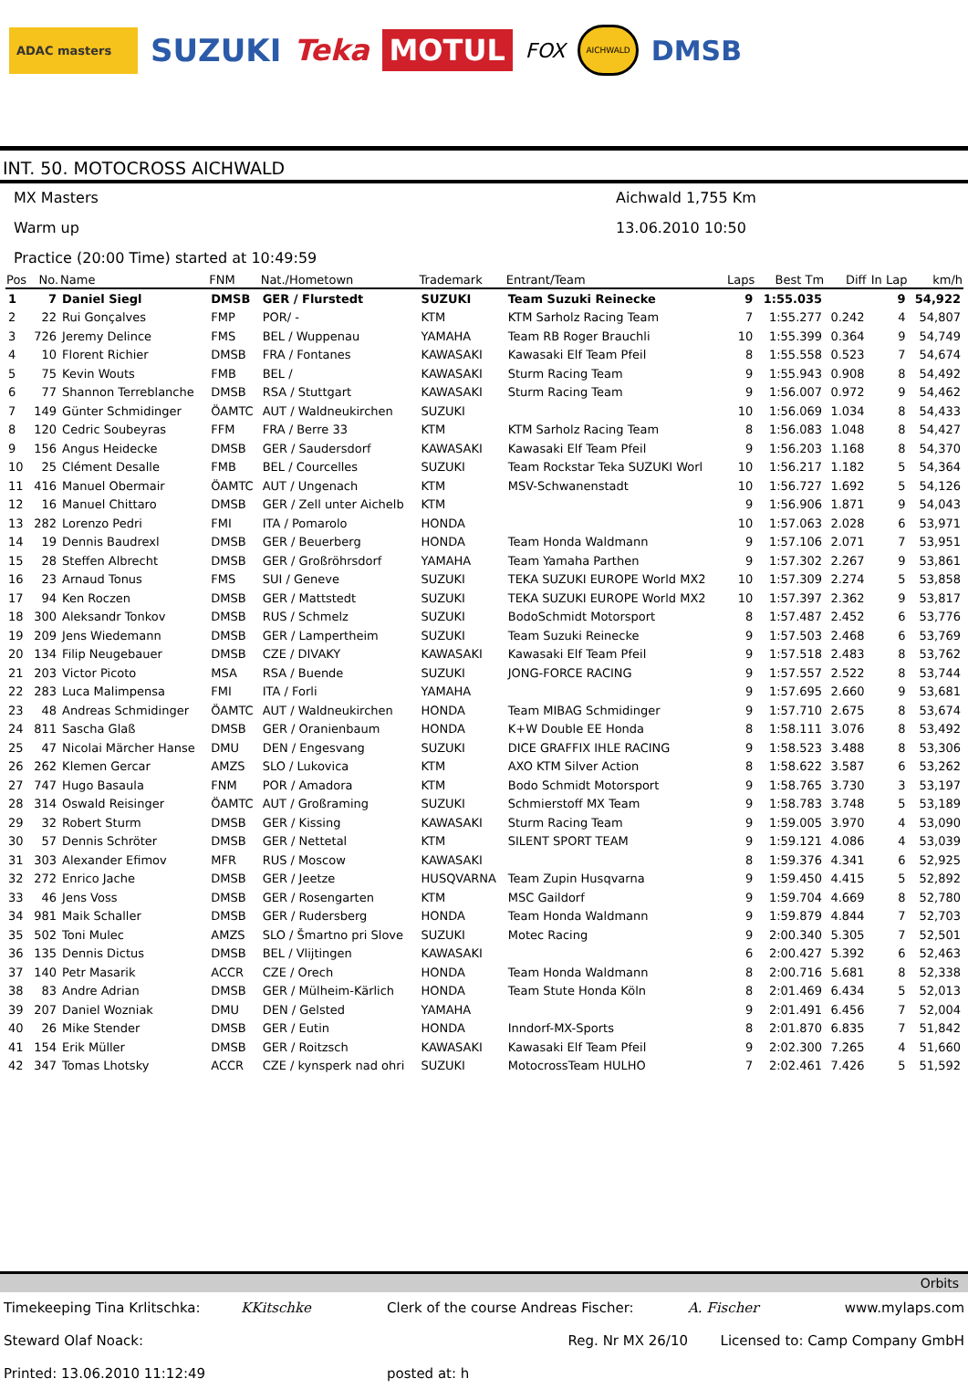ADAC masters
SUZUKI Teka
MOTUL
FOX
AICHWALD
DMSB
INT. 50. MOTOCROSS AICHWALD
MX Masters
Aichwald 1,755 Km
Warm up
13.06.2010 10:50
Practice (20:00 Time) started at 10:49:59
| Pos | No. | Name | FNM | Nat./Hometown | Trademark | Entrant/Team | Laps | Best Tm | Diff | In Lap | km/h |
| --- | --- | --- | --- | --- | --- | --- | --- | --- | --- | --- | --- |
| 1 | 7 | Daniel Siegl | DMSB | GER / Flurstedt | SUZUKI | Team Suzuki Reinecke | 9 | 1:55.035 | | 9 | 54,922 |
| 2 | 22 | Rui Gonçalves | FMP | POR/ - | KTM | KTM Sarholz Racing Team | 7 | 1:55.277 | 0.242 | 4 | 54,807 |
| 3 | 726 | Jeremy Delince | FMS | BEL / Wuppenau | YAMAHA | Team RB Roger Brauchli | 10 | 1:55.399 | 0.364 | 9 | 54,749 |
| 4 | 10 | Florent Richier | DMSB | FRA / Fontanes | KAWASAKI | Kawasaki Elf Team Pfeil | 8 | 1:55.558 | 0.523 | 7 | 54,674 |
| 5 | 75 | Kevin Wouts | FMB | BEL / | KAWASAKI | Sturm Racing Team | 9 | 1:55.943 | 0.908 | 8 | 54,492 |
| 6 | 77 | Shannon Terreblanche | DMSB | RSA / Stuttgart | KAWASAKI | Sturm Racing Team | 9 | 1:56.007 | 0.972 | 9 | 54,462 |
| 7 | 149 | Günter Schmidinger | ÖAMTC | AUT / Waldneukirchen | SUZUKI | | 10 | 1:56.069 | 1.034 | 8 | 54,433 |
| 8 | 120 | Cedric Soubeyras | FFM | FRA / Berre 33 | KTM | KTM Sarholz Racing Team | 8 | 1:56.083 | 1.048 | 8 | 54,427 |
| 9 | 156 | Angus Heidecke | DMSB | GER / Saudersdorf | KAWASAKI | Kawasaki Elf Team Pfeil | 9 | 1:56.203 | 1.168 | 8 | 54,370 |
| 10 | 25 | Clément Desalle | FMB | BEL / Courcelles | SUZUKI | Team Rockstar Teka SUZUKI Worl | 10 | 1:56.217 | 1.182 | 5 | 54,364 |
| 11 | 416 | Manuel Obermair | ÖAMTC | AUT / Ungenach | KTM | MSV-Schwanenstadt | 10 | 1:56.727 | 1.692 | 5 | 54,126 |
| 12 | 16 | Manuel Chittaro | DMSB | GER / Zell unter Aichelb | KTM | | 9 | 1:56.906 | 1.871 | 9 | 54,043 |
| 13 | 282 | Lorenzo Pedri | FMI | ITA / Pomarolo | HONDA | | 10 | 1:57.063 | 2.028 | 6 | 53,971 |
| 14 | 19 | Dennis Baudrexl | DMSB | GER / Beuerberg | HONDA | Team Honda Waldmann | 9 | 1:57.106 | 2.071 | 7 | 53,951 |
| 15 | 28 | Steffen Albrecht | DMSB | GER / Großröhrsdorf | YAMAHA | Team Yamaha Parthen | 9 | 1:57.302 | 2.267 | 9 | 53,861 |
| 16 | 23 | Arnaud Tonus | FMS | SUI / Geneve | SUZUKI | TEKA SUZUKI EUROPE World MX2 | 10 | 1:57.309 | 2.274 | 5 | 53,858 |
| 17 | 94 | Ken Roczen | DMSB | GER / Mattstedt | SUZUKI | TEKA SUZUKI EUROPE World MX2 | 10 | 1:57.397 | 2.362 | 9 | 53,817 |
| 18 | 300 | Aleksandr Tonkov | DMSB | RUS / Schmelz | SUZUKI | BodoSchmidt Motorsport | 8 | 1:57.487 | 2.452 | 6 | 53,776 |
| 19 | 209 | Jens Wiedemann | DMSB | GER / Lampertheim | SUZUKI | Team Suzuki Reinecke | 9 | 1:57.503 | 2.468 | 6 | 53,769 |
| 20 | 134 | Filip Neugebauer | DMSB | CZE / DIVAKY | KAWASAKI | Kawasaki Elf Team Pfeil | 9 | 1:57.518 | 2.483 | 8 | 53,762 |
| 21 | 203 | Victor Picoto | MSA | RSA / Buende | SUZUKI | JONG-FORCE RACING | 9 | 1:57.557 | 2.522 | 8 | 53,744 |
| 22 | 283 | Luca Malimpensa | FMI | ITA / Forli | YAMAHA | | 9 | 1:57.695 | 2.660 | 9 | 53,681 |
| 23 | 48 | Andreas Schmidinger | ÖAMTC | AUT / Waldneukirchen | HONDA | Team MIBAG Schmidinger | 9 | 1:57.710 | 2.675 | 8 | 53,674 |
| 24 | 811 | Sascha Glaß | DMSB | GER / Oranienbaum | HONDA | K+W Double EE Honda | 8 | 1:58.111 | 3.076 | 8 | 53,492 |
| 25 | 47 | Nicolai Märcher Hanse | DMU | DEN / Engesvang | SUZUKI | DICE GRAFFIX IHLE RACING | 9 | 1:58.523 | 3.488 | 8 | 53,306 |
| 26 | 262 | Klemen Gercar | AMZS | SLO / Lukovica | KTM | AXO KTM Silver Action | 8 | 1:58.622 | 3.587 | 6 | 53,262 |
| 27 | 747 | Hugo Basaula | FNM | POR / Amadora | KTM | Bodo Schmidt Motorsport | 9 | 1:58.765 | 3.730 | 3 | 53,197 |
| 28 | 314 | Oswald Reisinger | ÖAMTC | AUT / Großraming | SUZUKI | Schmierstoff MX Team | 9 | 1:58.783 | 3.748 | 5 | 53,189 |
| 29 | 32 | Robert Sturm | DMSB | GER / Kissing | KAWASAKI | Sturm Racing Team | 9 | 1:59.005 | 3.970 | 4 | 53,090 |
| 30 | 57 | Dennis Schröter | DMSB | GER / Nettetal | KTM | SILENT SPORT TEAM | 9 | 1:59.121 | 4.086 | 4 | 53,039 |
| 31 | 303 | Alexander Efimov | MFR | RUS / Moscow | KAWASAKI | | 8 | 1:59.376 | 4.341 | 6 | 52,925 |
| 32 | 272 | Enrico Jache | DMSB | GER / Jeetze | HUSQVARNA | Team Zupin Husqvarna | 9 | 1:59.450 | 4.415 | 5 | 52,892 |
| 33 | 46 | Jens Voss | DMSB | GER / Rosengarten | KTM | MSC Gaildorf | 9 | 1:59.704 | 4.669 | 8 | 52,780 |
| 34 | 981 | Maik Schaller | DMSB | GER / Rudersberg | HONDA | Team Honda Waldmann | 9 | 1:59.879 | 4.844 | 7 | 52,703 |
| 35 | 502 | Toni Mulec | AMZS | SLO / Šmartno pri Slove | SUZUKI | Motec Racing | 9 | 2:00.340 | 5.305 | 7 | 52,501 |
| 36 | 135 | Dennis Dictus | DMSB | BEL / Vlijtingen | KAWASAKI | | 6 | 2:00.427 | 5.392 | 6 | 52,463 |
| 37 | 140 | Petr Masarik | ACCR | CZE / Orech | HONDA | Team Honda Waldmann | 8 | 2:00.716 | 5.681 | 8 | 52,338 |
| 38 | 83 | Andre Adrian | DMSB | GER / Mülheim-Kärlich | HONDA | Team Stute Honda Köln | 8 | 2:01.469 | 6.434 | 5 | 52,013 |
| 39 | 207 | Daniel Wozniak | DMU | DEN / Gelsted | YAMAHA | | 9 | 2:01.491 | 6.456 | 7 | 52,004 |
| 40 | 26 | Mike Stender | DMSB | GER / Eutin | HONDA | Inndorf-MX-Sports | 8 | 2:01.870 | 6.835 | 7 | 51,842 |
| 41 | 154 | Erik Müller | DMSB | GER / Roitzsch | KAWASAKI | Kawasaki Elf Team Pfeil | 9 | 2:02.300 | 7.265 | 4 | 51,660 |
| 42 | 347 | Tomas Lhotsky | ACCR | CZE / kynsperk nad ohri | SUZUKI | MotocrossTeam HULHO | 7 | 2:02.461 | 7.426 | 5 | 51,592 |
Orbits
Timekeeping Tina Krlitschka:
KKitschke
Clerk of the course Andreas Fischer:
A. Fischer www.mylaps.com
Steward Olaf Noack:
Reg. Nr MX 26/10
Licensed to: Camp Company GmbH
Printed: 13.06.2010 11:12:49
posted at: h